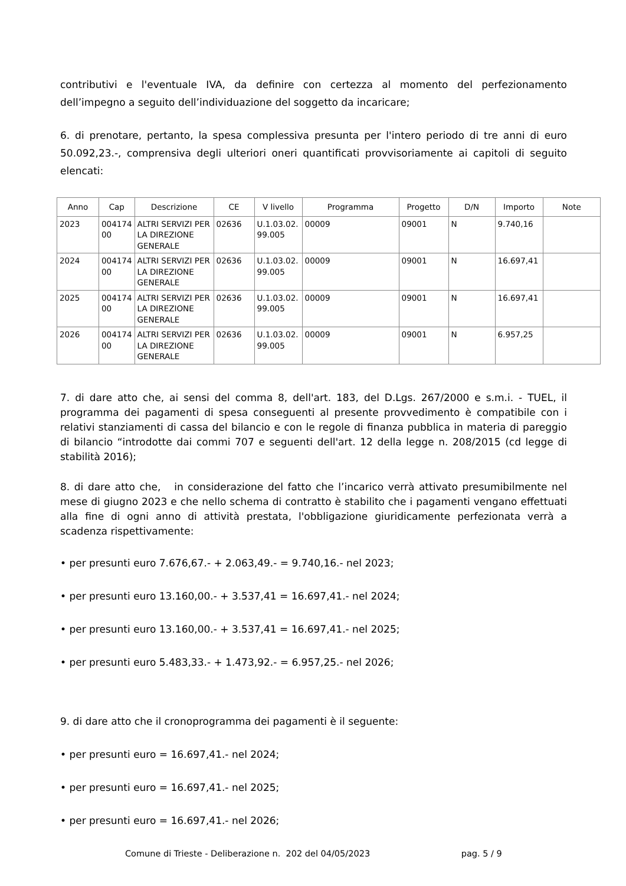contributivi e l'eventuale IVA, da definire con certezza al momento del perfezionamento dell’impegno a seguito dell’individuazione del soggetto da incaricare;
6. di prenotare, pertanto, la spesa complessiva presunta per l'intero periodo di tre anni di euro 50.092,23.-, comprensiva degli ulteriori oneri quantificati provvisoriamente ai capitoli di seguito elencati:
| Anno | Cap | Descrizione | CE | V livello | Programma | Progetto | D/N | Importo | Note |
| --- | --- | --- | --- | --- | --- | --- | --- | --- | --- |
| 2023 | 004174 00 | ALTRI SERVIZI PER LA DIREZIONE GENERALE | 02636 | U.1.03.02. 99.005 | 00009 | 09001 | N | 9.740,16 | |
| 2024 | 004174 00 | ALTRI SERVIZI PER LA DIREZIONE GENERALE | 02636 | U.1.03.02. 99.005 | 00009 | 09001 | N | 16.697,41 | |
| 2025 | 004174 00 | ALTRI SERVIZI PER LA DIREZIONE GENERALE | 02636 | U.1.03.02. 99.005 | 00009 | 09001 | N | 16.697,41 | |
| 2026 | 004174 00 | ALTRI SERVIZI PER LA DIREZIONE GENERALE | 02636 | U.1.03.02. 99.005 | 00009 | 09001 | N | 6.957,25 | |
7. di dare atto che, ai sensi del comma 8, dell'art. 183, del D.Lgs. 267/2000 e s.m.i. - TUEL, il programma dei pagamenti di spesa conseguenti al presente provvedimento è compatibile con i relativi stanziamenti di cassa del bilancio e con le regole di finanza pubblica in materia di pareggio di bilancio “introdotte dai commi 707 e seguenti dell'art. 12 della legge n. 208/2015 (cd legge di stabilità 2016);
8. di dare atto che, in considerazione del fatto che l’incarico verrà attivato presumibilmente nel mese di giugno 2023 e che nello schema di contratto è stabilito che i pagamenti vengano effettuati alla fine di ogni anno di attività prestata, l'obbligazione giuridicamente perfezionata verrà a scadenza rispettivamente:
• per presunti euro 7.676,67.- + 2.063,49.- = 9.740,16.- nel 2023;
• per presunti euro 13.160,00.- + 3.537,41 = 16.697,41.- nel 2024;
• per presunti euro 13.160,00.- + 3.537,41 = 16.697,41.- nel 2025;
• per presunti euro 5.483,33.- + 1.473,92.- = 6.957,25.- nel 2026;
9. di dare atto che il cronoprogramma dei pagamenti è il seguente:
• per presunti euro = 16.697,41.- nel 2024;
• per presunti euro = 16.697,41.- nel 2025;
• per presunti euro = 16.697,41.- nel 2026;
Comune di Trieste - Deliberazione n. 202 del 04/05/2023 pag. 5 / 9